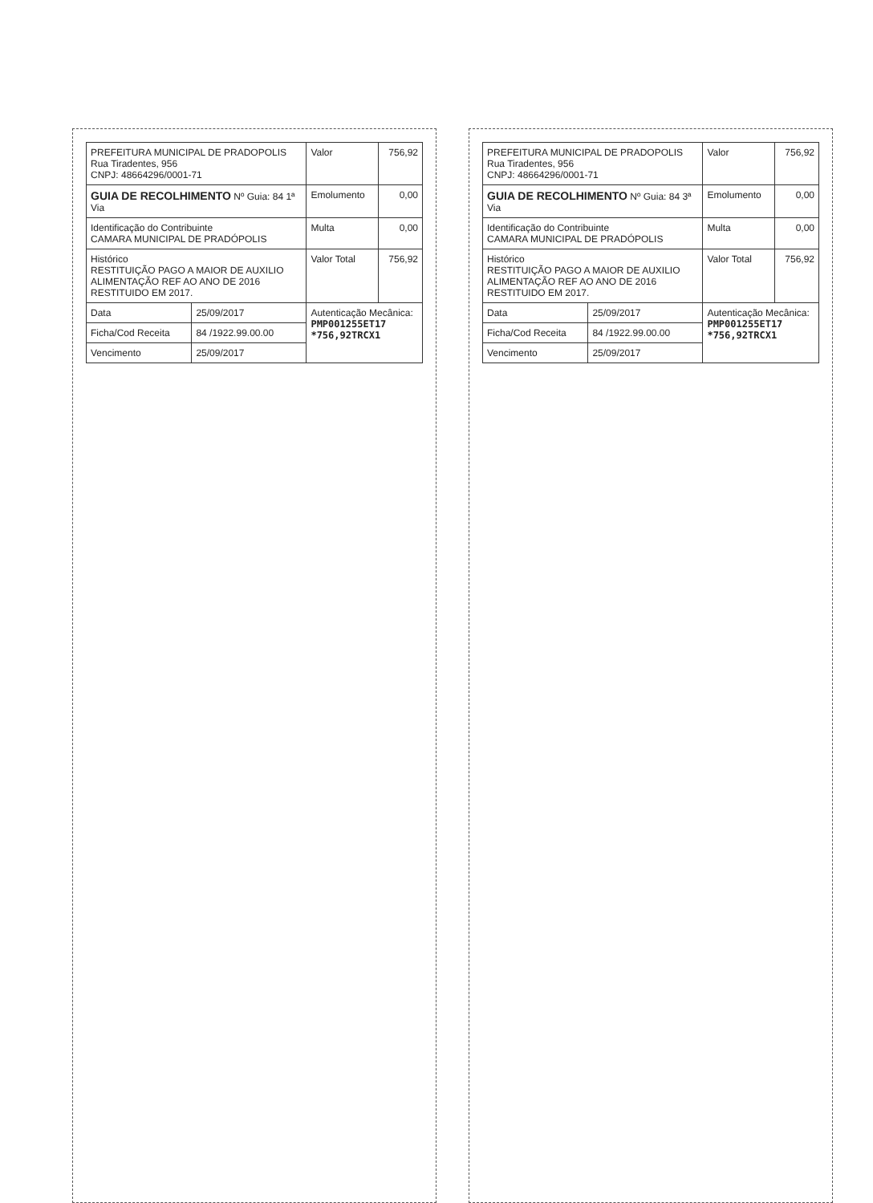| PREFEITURA MUNICIPAL DE PRADOPOLIS Rua Tiradentes, 956 CNPJ: 48664296/0001-71 | | Valor | 756,92 |
| GUIA DE RECOLHIMENTO Nº Guia: 84 1ª Via | | Emolumento | 0,00 |
| Identificação do Contribuinte CAMARA MUNICIPAL DE PRADÓPOLIS | | Multa | 0,00 |
| Histórico RESTITUIÇÃO PAGO A MAIOR DE AUXILIO ALIMENTAÇÃO REF AO ANO DE 2016 RESTITUIDO EM 2017. | | Valor Total | 756,92 |
| Data | 25/09/2017 | Autenticação Mecânica: PMP001255ET17 *756,92TRCX1 | |
| Ficha/Cod Receita | 84 /1922.99.00.00 | | |
| Vencimento | 25/09/2017 | | |
| PREFEITURA MUNICIPAL DE PRADOPOLIS Rua Tiradentes, 956 CNPJ: 48664296/0001-71 | | Valor | 756,92 |
| GUIA DE RECOLHIMENTO Nº Guia: 84 3ª Via | | Emolumento | 0,00 |
| Identificação do Contribuinte CAMARA MUNICIPAL DE PRADÓPOLIS | | Multa | 0,00 |
| Histórico RESTITUIÇÃO PAGO A MAIOR DE AUXILIO ALIMENTAÇÃO REF AO ANO DE 2016 RESTITUIDO EM 2017. | | Valor Total | 756,92 |
| Data | 25/09/2017 | Autenticação Mecânica: PMP001255ET17 *756,92TRCX1 | |
| Ficha/Cod Receita | 84 /1922.99.00.00 | | |
| Vencimento | 25/09/2017 | | |